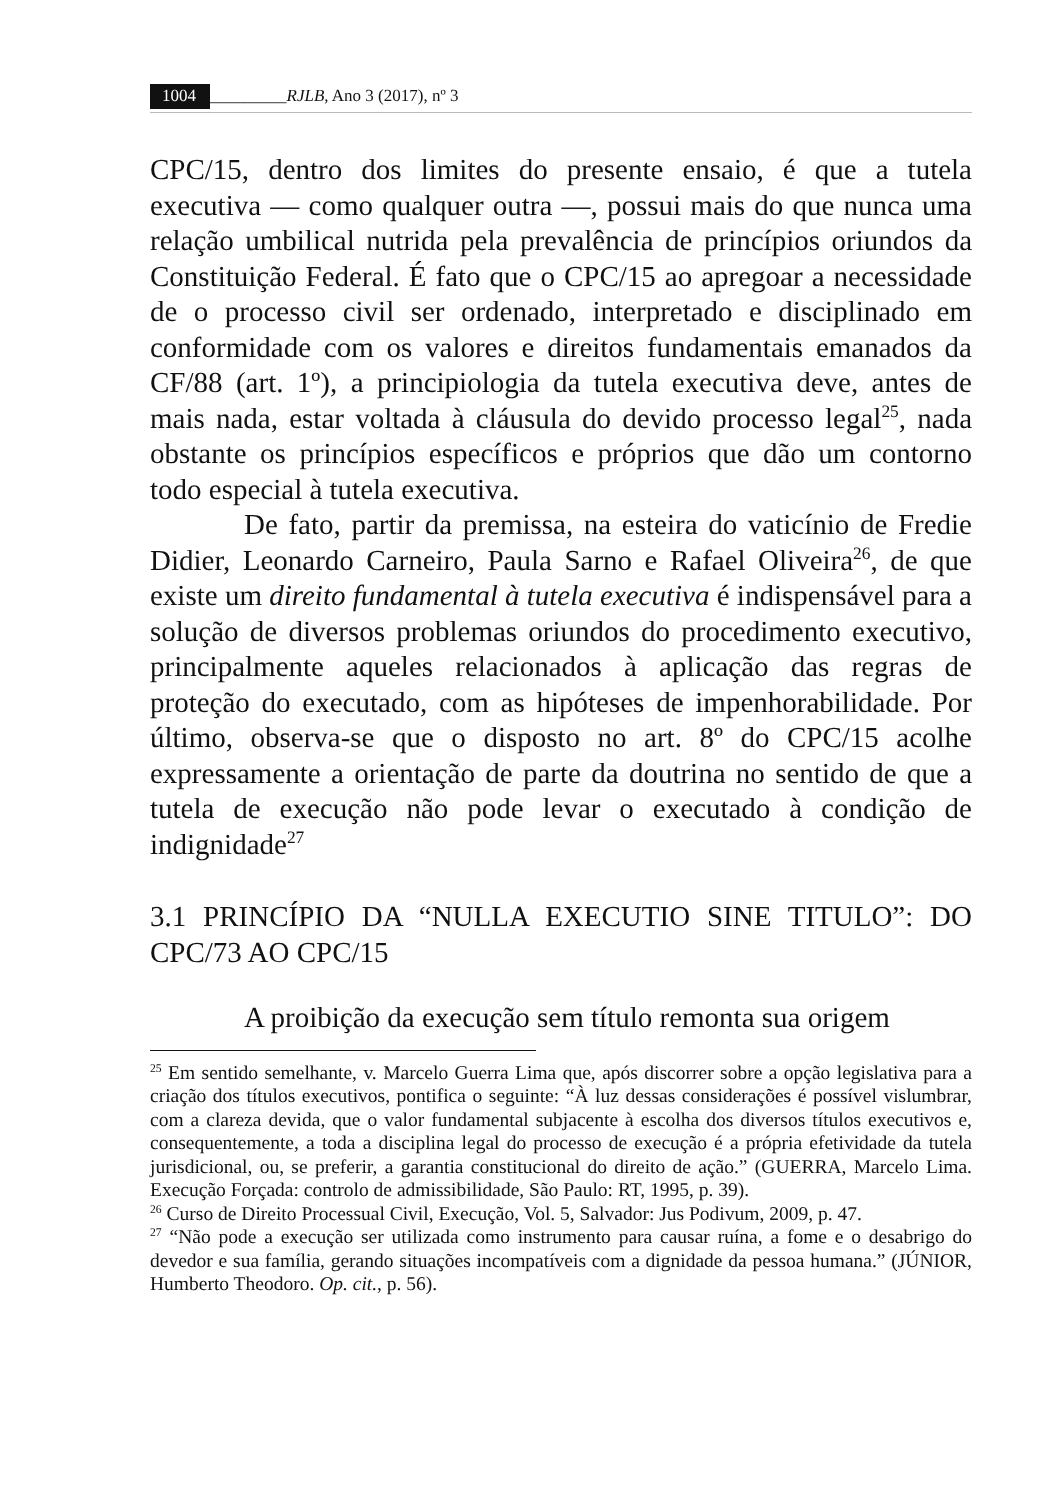1004 _________RJLB, Ano 3 (2017), nº 3
CPC/15, dentro dos limites do presente ensaio, é que a tutela executiva — como qualquer outra —, possui mais do que nunca uma relação umbilical nutrida pela prevalência de princípios oriundos da Constituição Federal. É fato que o CPC/15 ao apregoar a necessidade de o processo civil ser ordenado, interpretado e disciplinado em conformidade com os valores e direitos fundamentais emanados da CF/88 (art. 1º), a principiologia da tutela executiva deve, antes de mais nada, estar voltada à cláusula do devido processo legal<sup>25</sup>, nada obstante os princípios específicos e próprios que dão um contorno todo especial à tutela executiva.
De fato, partir da premissa, na esteira do vaticínio de Fredie Didier, Leonardo Carneiro, Paula Sarno e Rafael Oliveira<sup>26</sup>, de que existe um direito fundamental à tutela executiva é indispensável para a solução de diversos problemas oriundos do procedimento executivo, principalmente aqueles relacionados à aplicação das regras de proteção do executado, com as hipóteses de impenhorabilidade. Por último, observa-se que o disposto no art. 8º do CPC/15 acolhe expressamente a orientação de parte da doutrina no sentido de que a tutela de execução não pode levar o executado à condição de indignidade<sup>27</sup>
3.1 PRINCÍPIO DA “NULLA EXECUTIO SINE TITULO”: DO CPC/73 AO CPC/15
A proibição da execução sem título remonta sua origem
<sup>25</sup> Em sentido semelhante, v. Marcelo Guerra Lima que, após discorrer sobre a opção legislativa para a criação dos títulos executivos, pontifica o seguinte: “À luz dessas considerações é possível vislumbrar, com a clareza devida, que o valor fundamental subjacente à escolha dos diversos títulos executivos e, consequentemente, a toda a disciplina legal do processo de execução é a própria efetividade da tutela jurisdicional, ou, se preferir, a garantia constitucional do direito de ação.” (GUERRA, Marcelo Lima. Execução Forçada: controlo de admissibilidade, São Paulo: RT, 1995, p. 39).
<sup>26</sup> Curso de Direito Processual Civil, Execução, Vol. 5, Salvador: Jus Podivum, 2009, p. 47.
<sup>27</sup> “Não pode a execução ser utilizada como instrumento para causar ruína, a fome e o desabrigo do devedor e sua família, gerando situações incompatíveis com a dignidade da pessoa humana.” (JÚNIOR, Humberto Theodoro. Op. cit., p. 56).